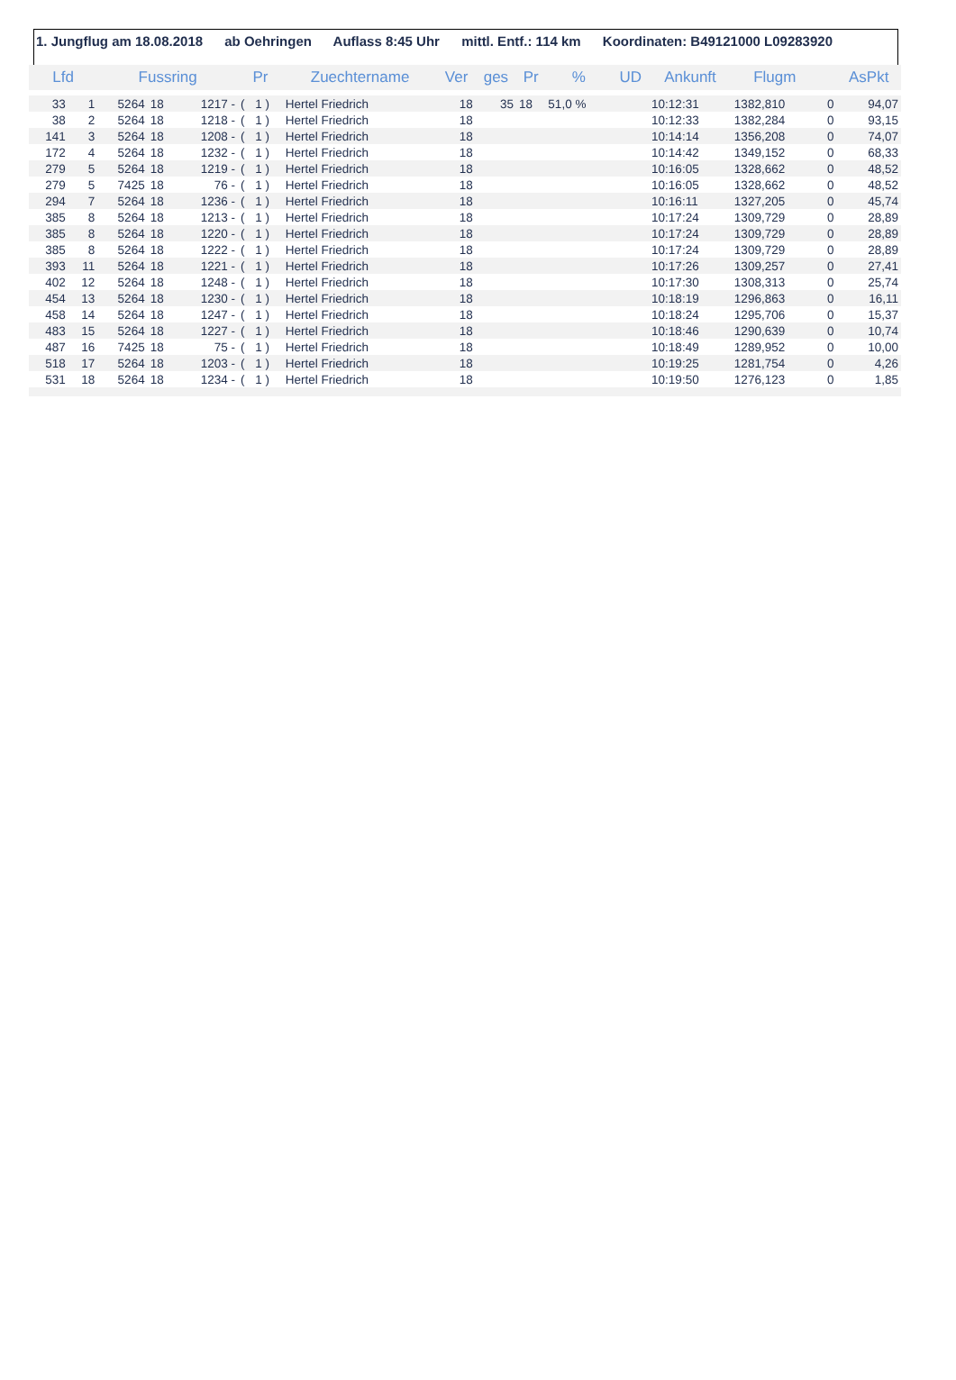1. Jungflug am 18.08.2018 ab Oehringen Auflass 8:45 Uhr mittl. Entf.: 114 km Koordinaten: B49121000 L09283920
| Lfd | | Fussring | | | Pr | | Zuechtername | Ver | ges | Pr | % | UD | Ankunft | Flugm | | AsPkt |
| --- | --- | --- | --- | --- | --- | --- | --- | --- | --- | --- | --- | --- | --- | --- | --- | --- |
| 33 | 1 | 5264 | 18 | 1217 - | ( | 1 ) | Hertel Friedrich | 18 | 35 | 18 | 51,0 % | | 10:12:31 | 1382,810 | 0 | 94,07 |
| 38 | 2 | 5264 | 18 | 1218 - | ( | 1 ) | Hertel Friedrich | 18 | | | | | 10:12:33 | 1382,284 | 0 | 93,15 |
| 141 | 3 | 5264 | 18 | 1208 - | ( | 1 ) | Hertel Friedrich | 18 | | | | | 10:14:14 | 1356,208 | 0 | 74,07 |
| 172 | 4 | 5264 | 18 | 1232 - | ( | 1 ) | Hertel Friedrich | 18 | | | | | 10:14:42 | 1349,152 | 0 | 68,33 |
| 279 | 5 | 5264 | 18 | 1219 - | ( | 1 ) | Hertel Friedrich | 18 | | | | | 10:16:05 | 1328,662 | 0 | 48,52 |
| 279 | 5 | 7425 | 18 | 76 - | ( | 1 ) | Hertel Friedrich | 18 | | | | | 10:16:05 | 1328,662 | 0 | 48,52 |
| 294 | 7 | 5264 | 18 | 1236 - | ( | 1 ) | Hertel Friedrich | 18 | | | | | 10:16:11 | 1327,205 | 0 | 45,74 |
| 385 | 8 | 5264 | 18 | 1213 - | ( | 1 ) | Hertel Friedrich | 18 | | | | | 10:17:24 | 1309,729 | 0 | 28,89 |
| 385 | 8 | 5264 | 18 | 1220 - | ( | 1 ) | Hertel Friedrich | 18 | | | | | 10:17:24 | 1309,729 | 0 | 28,89 |
| 385 | 8 | 5264 | 18 | 1222 - | ( | 1 ) | Hertel Friedrich | 18 | | | | | 10:17:24 | 1309,729 | 0 | 28,89 |
| 393 | 11 | 5264 | 18 | 1221 - | ( | 1 ) | Hertel Friedrich | 18 | | | | | 10:17:26 | 1309,257 | 0 | 27,41 |
| 402 | 12 | 5264 | 18 | 1248 - | ( | 1 ) | Hertel Friedrich | 18 | | | | | 10:17:30 | 1308,313 | 0 | 25,74 |
| 454 | 13 | 5264 | 18 | 1230 - | ( | 1 ) | Hertel Friedrich | 18 | | | | | 10:18:19 | 1296,863 | 0 | 16,11 |
| 458 | 14 | 5264 | 18 | 1247 - | ( | 1 ) | Hertel Friedrich | 18 | | | | | 10:18:24 | 1295,706 | 0 | 15,37 |
| 483 | 15 | 5264 | 18 | 1227 - | ( | 1 ) | Hertel Friedrich | 18 | | | | | 10:18:46 | 1290,639 | 0 | 10,74 |
| 487 | 16 | 7425 | 18 | 75 - | ( | 1 ) | Hertel Friedrich | 18 | | | | | 10:18:49 | 1289,952 | 0 | 10,00 |
| 518 | 17 | 5264 | 18 | 1203 - | ( | 1 ) | Hertel Friedrich | 18 | | | | | 10:19:25 | 1281,754 | 0 | 4,26 |
| 531 | 18 | 5264 | 18 | 1234 - | ( | 1 ) | Hertel Friedrich | 18 | | | | | 10:19:50 | 1276,123 | 0 | 1,85 |